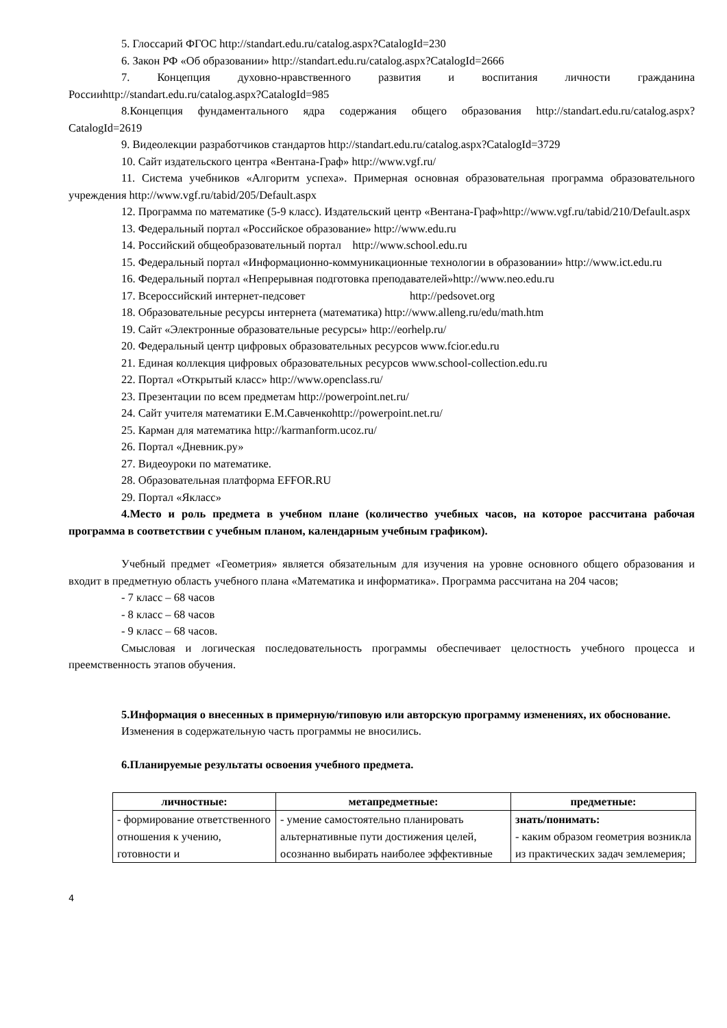5. Глоссарий ФГОС http://standart.edu.ru/catalog.aspx?CatalogId=230
6. Закон РФ «Об образовании» http://standart.edu.ru/catalog.aspx?CatalogId=2666
7. Концепция духовно-нравственного развития и воспитания личности гражданина Россииhttp://standart.edu.ru/catalog.aspx?CatalogId=985
8.Концепция фундаментального ядра содержания общего образования http://standart.edu.ru/catalog.aspx?CatalogId=2619
9. Видеолекции разработчиков стандартов http://standart.edu.ru/catalog.aspx?CatalogId=3729
10. Сайт издательского центра «Вентана-Граф» http://www.vgf.ru/
11. Система учебников «Алгоритм успеха». Примерная основная образовательная программа образовательного учреждения http://www.vgf.ru/tabid/205/Default.aspx
12. Программа по математике (5-9 класс). Издательский центр «Вентана-Граф»http://www.vgf.ru/tabid/210/Default.aspx
13. Федеральный портал «Российское образование» http://www.edu.ru
14. Российский общеобразовательный портал http://www.school.edu.ru
15. Федеральный портал «Информационно-коммуникационные технологии в образовании» http://www.ict.edu.ru
16. Федеральный портал «Непрерывная подготовка преподавателей»http://www.neo.edu.ru
17. Всероссийский интернет-педсовет http://pedsovet.org
18. Образовательные ресурсы интернета (математика) http://www.alleng.ru/edu/math.htm
19. Сайт «Электронные образовательные ресурсы» http://eorhelp.ru/
20. Федеральный центр цифровых образовательных ресурсов www.fcior.edu.ru
21. Единая коллекция цифровых образовательных ресурсов www.school-collection.edu.ru
22. Портал «Открытый класс» http://www.openclass.ru/
23. Презентации по всем предметам http://powerpoint.net.ru/
24. Сайт учителя математики Е.М.Савченкоhttp://powerpoint.net.ru/
25. Карман для математика http://karmanform.ucoz.ru/
26. Портал «Дневник.ру»
27. Видеоуроки по математике.
28. Образовательная платформа EFFOR.RU
29. Портал «Якласс»
4.Место и роль предмета в учебном плане (количество учебных часов, на которое рассчитана рабочая программа в соответствии с учебным планом, календарным учебным графиком).
Учебный предмет «Геометрия» является обязательным для изучения на уровне основного общего образования и входит в предметную область учебного плана «Математика и информатика». Программа рассчитана на 204 часов;
- 7 класс – 68 часов
- 8 класс – 68 часов
- 9 класс – 68 часов.
Смысловая и логическая последовательность программы обеспечивает целостность учебного процесса и преемственность этапов обучения.
5.Информация о внесенных в примерную/типовую или авторскую программу изменениях, их обоснование.
Изменения в содержательную часть программы не вносились.
6.Планируемые результаты освоения учебного предмета.
| личностные: | метапредметные: | предметные: |
| --- | --- | --- |
| - формирование ответственного отношения к учению, готовности и | - умение самостоятельно планировать альтернативные пути достижения целей, осознанно выбирать наиболее эффективные | знать/понимать: - каким образом геометрия возникла из практических задач землемерия; |
4